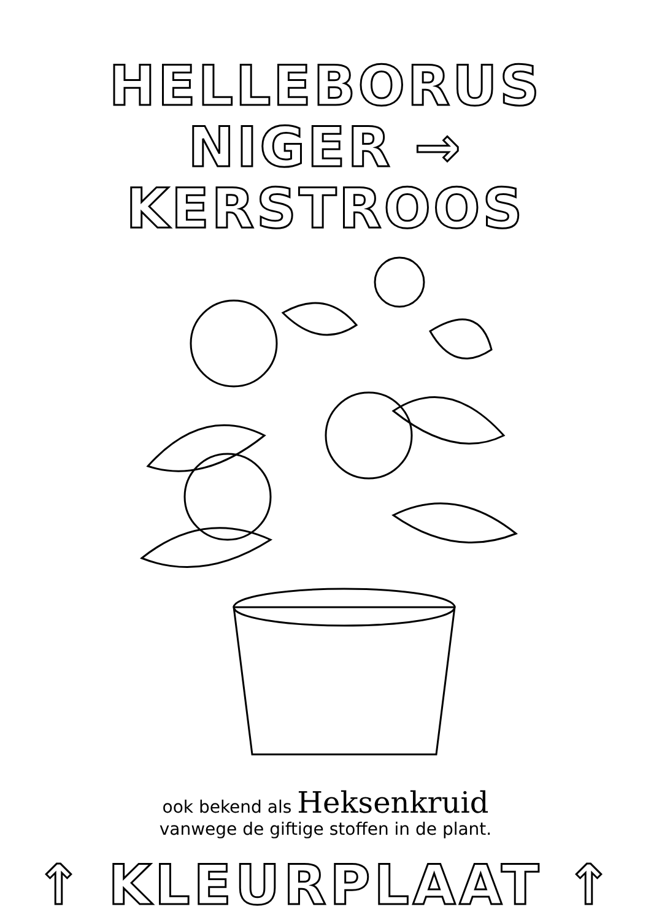HELLEBORUS
NIGER → KERSTROOS
ook bekend als Heksenkruid
vanwege de giftige stoffen in de plant.
↑ KLEURPLAAT ↑